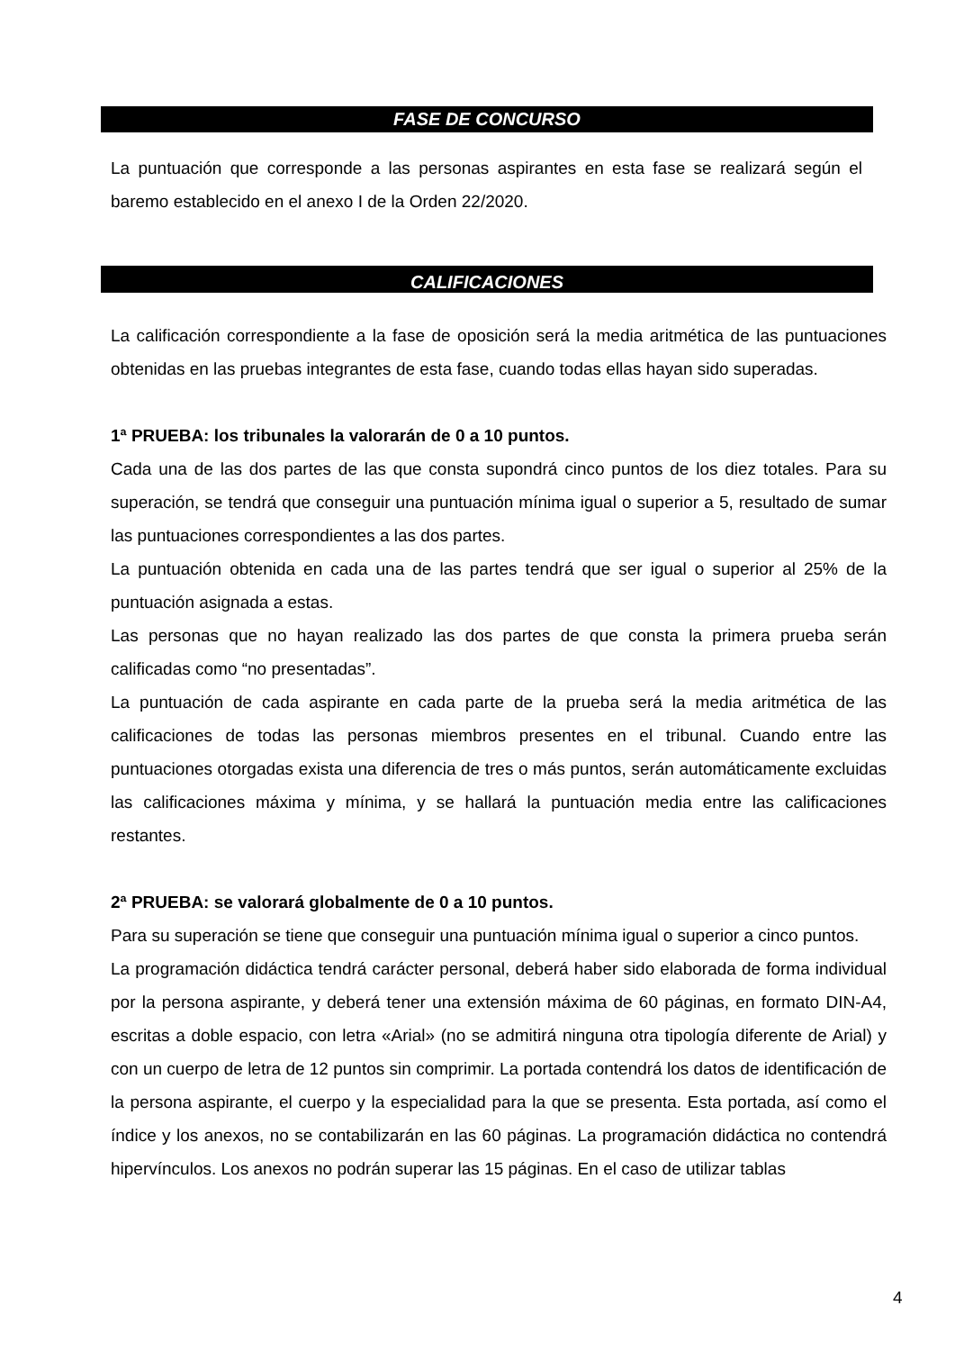FASE DE CONCURSO
La puntuación que corresponde a las personas aspirantes en esta fase se realizará según el baremo establecido en el anexo I de la Orden 22/2020.
CALIFICACIONES
La calificación correspondiente a la fase de oposición será la media aritmética de las puntuaciones obtenidas en las pruebas integrantes de esta fase, cuando todas ellas hayan sido superadas.
1ª PRUEBA: los tribunales la valorarán de 0 a 10 puntos.
Cada una de las dos partes de las que consta supondrá cinco puntos de los diez totales. Para su superación, se tendrá que conseguir una puntuación mínima igual o superior a 5, resultado de sumar las puntuaciones correspondientes a las dos partes.
La puntuación obtenida en cada una de las partes tendrá que ser igual o superior al 25% de la puntuación asignada a estas.
Las personas que no hayan realizado las dos partes de que consta la primera prueba serán calificadas como “no presentadas”.
La puntuación de cada aspirante en cada parte de la prueba será la media aritmética de las calificaciones de todas las personas miembros presentes en el tribunal. Cuando entre las puntuaciones otorgadas exista una diferencia de tres o más puntos, serán automáticamente excluidas las calificaciones máxima y mínima, y se hallará la puntuación media entre las calificaciones restantes.
2ª PRUEBA: se valorará globalmente de 0 a 10 puntos.
Para su superación se tiene que conseguir una puntuación mínima igual o superior a cinco puntos.
La programación didáctica tendrá carácter personal, deberá haber sido elaborada de forma individual por la persona aspirante, y deberá tener una extensión máxima de 60 páginas, en formato DIN-A4, escritas a doble espacio, con letra «Arial» (no se admitirá ninguna otra tipología diferente de Arial) y con un cuerpo de letra de 12 puntos sin comprimir. La portada contendrá los datos de identificación de la persona aspirante, el cuerpo y la especialidad para la que se presenta. Esta portada, así como el índice y los anexos, no se contabilizarán en las 60 páginas. La programación didáctica no contendrá hipervínculos. Los anexos no podrán superar las 15 páginas. En el caso de utilizar tablas
4